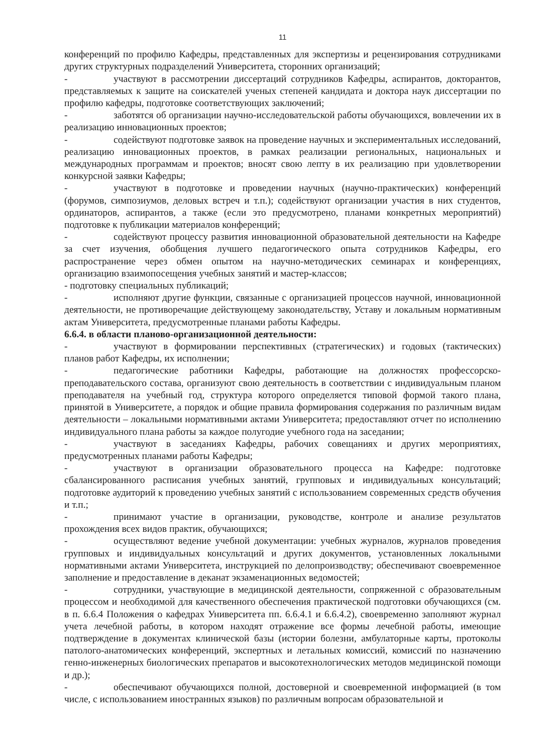11
конференций по профилю Кафедры, представленных для экспертизы и рецензирования сотрудниками других структурных подразделений Университета, сторонних организаций;
- участвуют в рассмотрении диссертаций сотрудников Кафедры, аспирантов, докторантов, представляемых к защите на соискателей ученых степеней кандидата и доктора наук диссертации по профилю кафедры, подготовке соответствующих заключений;
- заботятся об организации научно-исследовательской работы обучающихся, вовлечении их в реализацию инновационных проектов;
- содействуют подготовке заявок на проведение научных и экспериментальных исследований, реализацию инновационных проектов, в рамках реализации региональных, национальных и международных программам и проектов; вносят свою лепту в их реализацию при удовлетворении конкурсной заявки Кафедры;
- участвуют в подготовке и проведении научных (научно-практических) конференций (форумов, симпозиумов, деловых встреч и т.п.); содействуют организации участия в них студентов, ординаторов, аспирантов, а также (если это предусмотрено, планами конкретных мероприятий) подготовке к публикации материалов конференций;
- содействуют процессу развития инновационной образовательной деятельности на Кафедре за счет изучения, обобщения лучшего педагогического опыта сотрудников Кафедры, его распространение через обмен опытом на научно-методических семинарах и конференциях, организацию взаимопосещения учебных занятий и мастер-классов;
- подготовку специальных публикаций;
- исполняют другие функции, связанные с организацией процессов научной, инновационной деятельности, не противоречащие действующему законодательству, Уставу и локальным нормативным актам Университета, предусмотренные планами работы Кафедры.
6.6.4. в области планово-организационной деятельности:
- участвуют в формировании перспективных (стратегических) и годовых (тактических) планов работ Кафедры, их исполнении;
- педагогические работники Кафедры, работающие на должностях профессорско-преподавательского состава, организуют свою деятельность в соответствии с индивидуальным планом преподавателя на учебный год, структура которого определяется типовой формой такого плана, принятой в Университете, а порядок и общие правила формирования содержания по различным видам деятельности – локальными нормативными актами Университета; предоставляют отчет по исполнению индивидуального плана работы за каждое полугодие учебного года на заседании;
- участвуют в заседаниях Кафедры, рабочих совещаниях и других мероприятиях, предусмотренных планами работы Кафедры;
- участвуют в организации образовательного процесса на Кафедре: подготовке сбалансированного расписания учебных занятий, групповых и индивидуальных консультаций; подготовке аудиторий к проведению учебных занятий с использованием современных средств обучения и т.п.;
- принимают участие в организации, руководстве, контроле и анализе результатов прохождения всех видов практик, обучающихся;
- осуществляют ведение учебной документации: учебных журналов, журналов проведения групповых и индивидуальных консультаций и других документов, установленных локальными нормативными актами Университета, инструкцией по делопроизводству; обеспечивают своевременное заполнение и предоставление в деканат экзаменационных ведомостей;
- сотрудники, участвующие в медицинской деятельности, сопряженной с образовательным процессом и необходимой для качественного обеспечения практической подготовки обучающихся (см. в п. 6.6.4 Положения о кафедрах Университета пп. 6.6.4.1 и 6.6.4.2), своевременно заполняют журнал учета лечебной работы, в котором находят отражение все формы лечебной работы, имеющие подтверждение в документах клинической базы (истории болезни, амбулаторные карты, протоколы патолого-анатомических конференций, экспертных и летальных комиссий, комиссий по назначению генно-инженерных биологических препаратов и высокотехнологических методов медицинской помощи и др.);
- обеспечивают обучающихся полной, достоверной и своевременной информацией (в том числе, с использованием иностранных языков) по различным вопросам образовательной и